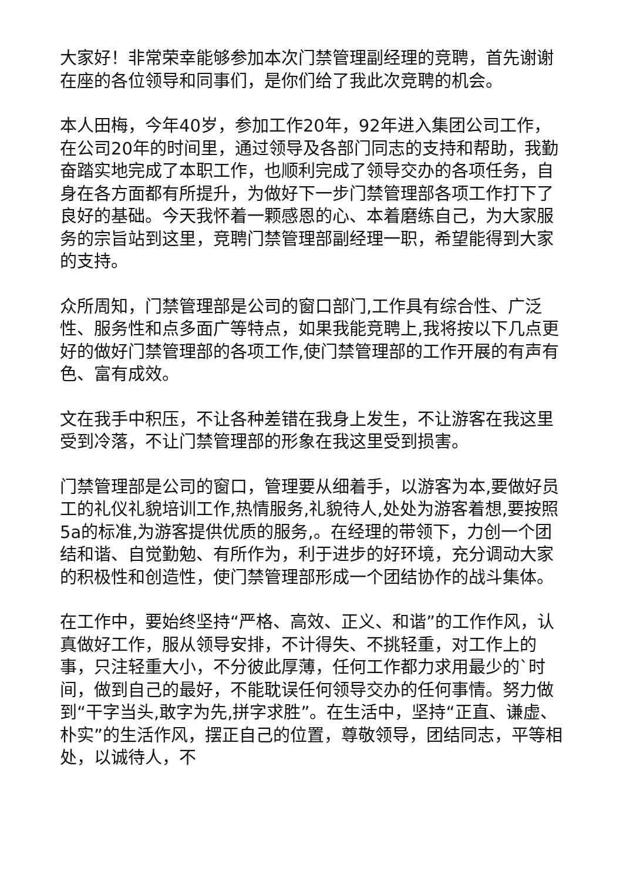大家好！非常荣幸能够参加本次门禁管理副经理的竞聘，首先谢谢在座的各位领导和同事们，是你们给了我此次竞聘的机会。
本人田梅，今年40岁，参加工作20年，92年进入集团公司工作，在公司20年的时间里，通过领导及各部门同志的支持和帮助，我勤奋踏实地完成了本职工作，也顺利完成了领导交办的各项任务，自身在各方面都有所提升，为做好下一步门禁管理部各项工作打下了良好的基础。今天我怀着一颗感恩的心、本着磨练自己，为大家服务的宗旨站到这里，竞聘门禁管理部副经理一职，希望能得到大家的支持。
众所周知，门禁管理部是公司的窗口部门,工作具有综合性、广泛性、服务性和点多面广等特点，如果我能竞聘上,我将按以下几点更好的做好门禁管理部的各项工作,使门禁管理部的工作开展的有声有色、富有成效。
文在我手中积压，不让各种差错在我身上发生，不让游客在我这里受到冷落，不让门禁管理部的形象在我这里受到损害。
门禁管理部是公司的窗口，管理要从细着手，以游客为本,要做好员工的礼仪礼貌培训工作,热情服务,礼貌待人,处处为游客着想,要按照5a的标准,为游客提供优质的服务,。在经理的带领下，力创一个团结和谐、自觉勤勉、有所作为，利于进步的好环境，充分调动大家的积极性和创造性，使门禁管理部形成一个团结协作的战斗集体。
在工作中，要始终坚持“严格、高效、正义、和谐”的工作作风，认真做好工作，服从领导安排，不计得失、不挑轻重，对工作上的事，只注轻重大小，不分彼此厚薄，任何工作都力求用最少的`时间，做到自己的最好，不能耽误任何领导交办的任何事情。努力做到“干字当头,敢字为先,拼字求胜”。在生活中，坚持“正直、谦虚、朴实”的生活作风，摆正自己的位置，尊敬领导，团结同志，平等相处，以诚待人，不